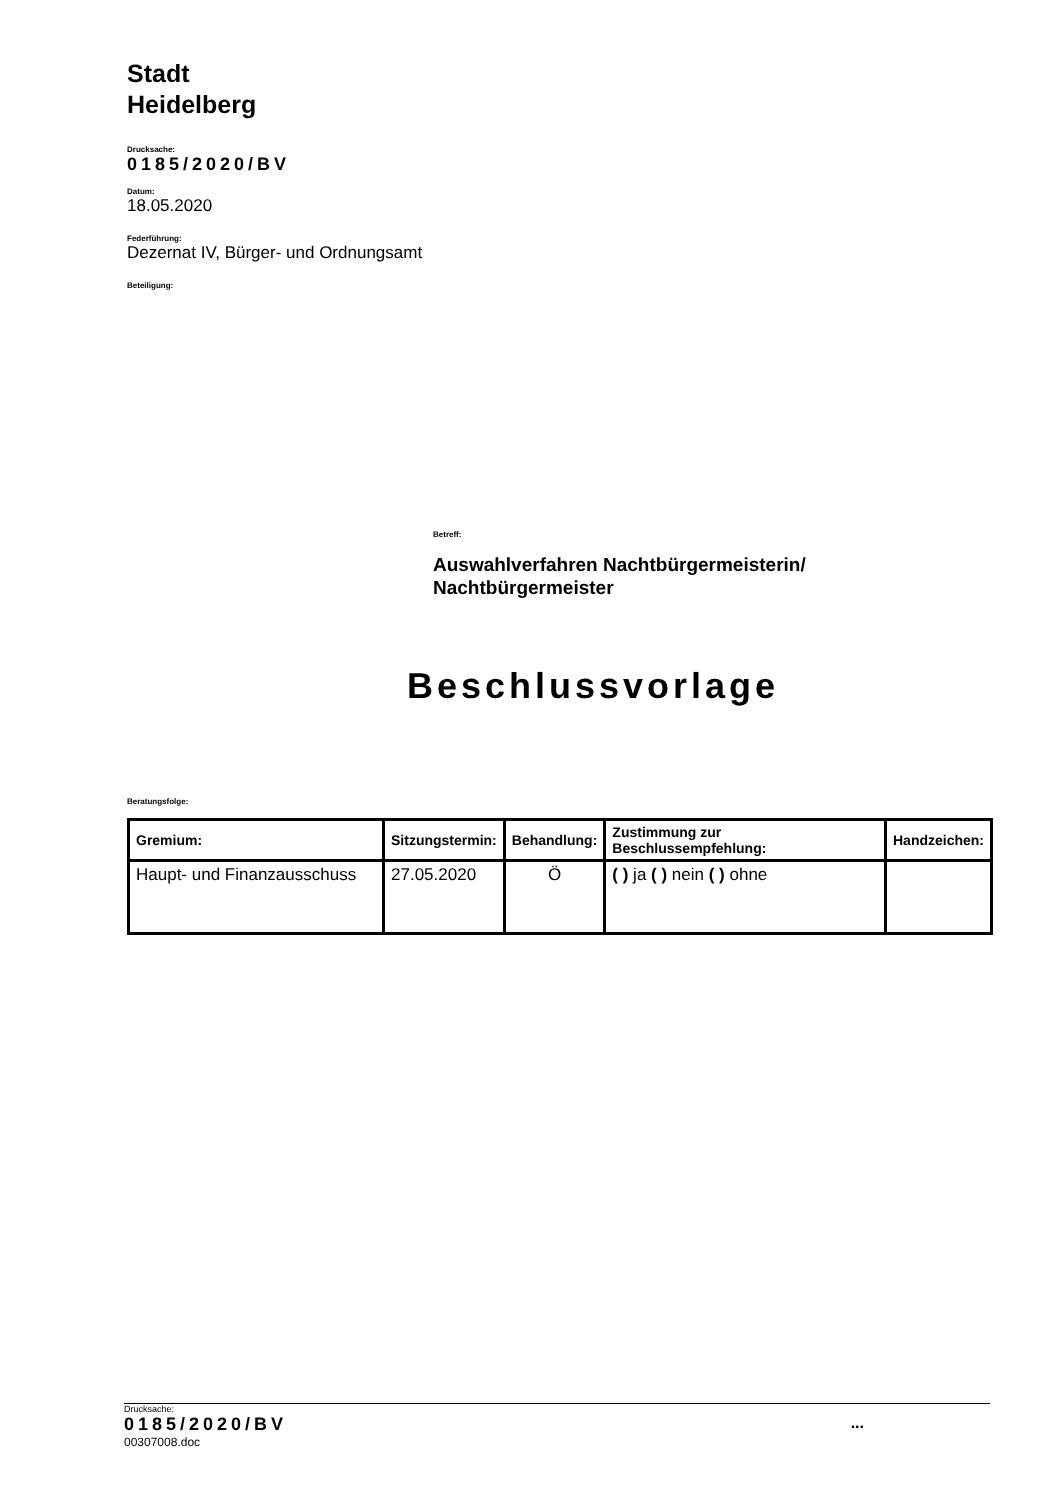Stadt
Heidelberg
Drucksache:
0185/2020/BV
Datum:
18.05.2020
Federführung:
Dezernat IV, Bürger- und Ordnungsamt
Beteiligung:
Betreff:
Auswahlverfahren Nachtbürgermeisterin/
Nachtbürgermeister
Beschlussvorlage
Beratungsfolge:
| Gremium: | Sitzungstermin: | Behandlung: | Zustimmung zur Beschlussempfehlung: | Handzeichen: |
| --- | --- | --- | --- | --- |
| Haupt- und Finanzausschuss | 27.05.2020 | Ö | ( ) ja ( ) nein ( ) ohne | |
Drucksache:
0185/2020/BV ...
00307008.doc